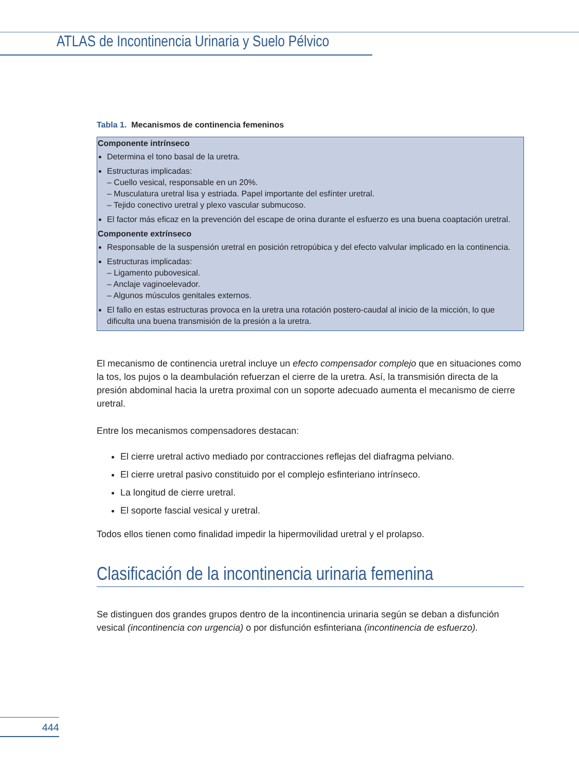ATLAS de Incontinencia Urinaria y Suelo Pélvico
Tabla 1. Mecanismos de continencia femeninos
| Componente intrínseco Determina el tono basal de la uretra. Estructuras implicadas: – Cuello vesical, responsable en un 20%. – Musculatura uretral lisa y estriada. Papel importante del esfínter uretral. – Tejido conectivo uretral y plexo vascular submucoso. El factor más eficaz en la prevención del escape de orina durante el esfuerzo es una buena coaptación uretral. Componente extrínseco Responsable de la suspensión uretral en posición retropúbica y del efecto valvular implicado en la continencia. Estructuras implicadas: – Ligamento pubovesical. – Anclaje vaginoelevador. – Algunos músculos genitales externos. El fallo en estas estructuras provoca en la uretra una rotación postero-caudal al inicio de la micción, lo que dificulta una buena transmisión de la presión a la uretra. |
El mecanismo de continencia uretral incluye un efecto compensador complejo que en situaciones como la tos, los pujos o la deambulación refuerzan el cierre de la uretra. Así, la transmisión directa de la presión abdominal hacia la uretra proximal con un soporte adecuado aumenta el mecanismo de cierre uretral.
Entre los mecanismos compensadores destacan:
El cierre uretral activo mediado por contracciones reflejas del diafragma pelviano.
El cierre uretral pasivo constituido por el complejo esfinteriano intrínseco.
La longitud de cierre uretral.
El soporte fascial vesical y uretral.
Todos ellos tienen como finalidad impedir la hipermovilidad uretral y el prolapso.
Clasificación de la incontinencia urinaria femenina
Se distinguen dos grandes grupos dentro de la incontinencia urinaria según se deban a disfunción vesical (incontinencia con urgencia) o por disfunción esfinteriana (incontinencia de esfuerzo).
444